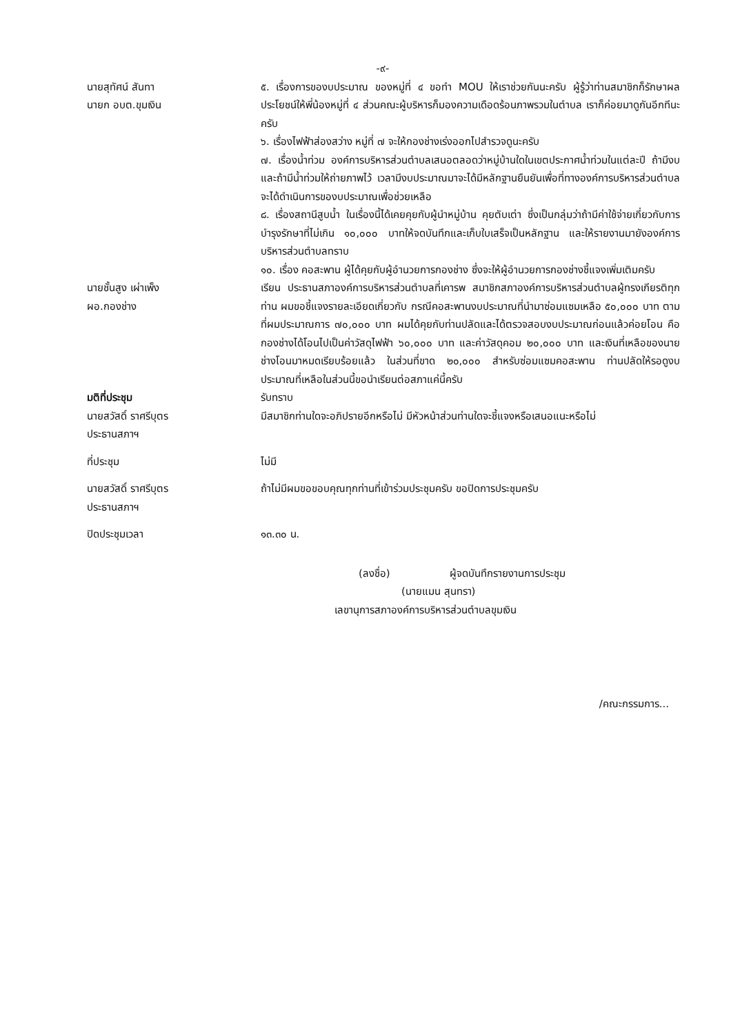-๙-
นายสุทัศน์ สันทา
นายก อบต.ขุมเงิน
๕. เรื่องการของบประมาณ ของหมู่ที่ ๔ ขอทำ MOU ให้เราช่วยกันนะครับ ผู้รู้ว่าท่านสมาชิกก็รักษาผลประโยชน์ให้พี่น้องหมู่ที่ ๔ ส่วนคณะผู้บริหารก็มองความเดือดร้อนภาพรวมในตำบล เราก็ค่อยมาดูกันอีกทีนะครับ
๖. เรื่องไฟฟ้าส่องสว่าง หมู่ที่ ๗ จะให้กองช่างเร่งออกไปสำรวจดูนะครับ
๗. เรื่องน้ำท่วม องค์การบริหารส่วนตำบลเสนอตลอดว่าหมู่บ้านใดในเขตประกาศน้ำท่วมในแต่ละปี ถ้ามีงบและถ้ามีน้ำท่วมให้ถ่ายภาพไว้ เวลามีงบประมาณมาจะได้มีหลักฐานยืนยันเพื่อที่ทางองค์การบริหารส่วนตำบลจะได้ดำเนินการของบประมาณเพื่อช่วยเหลือ
๘. เรื่องสถานีสูบน้ำ ในเรื่องนี้ได้เคยคุยกับผู้นำหมู่บ้าน คุยตับเต่า ซึ่งเป็นกลุ่มว่าถ้ามีค่าใช้จ่ายเกี่ยวกับการบำรุงรักษาที่ไม่เกิน ๑๐,๐๐๐ บาทให้จดบันทึกและเก็บใบเสร็จเป็นหลักฐาน และให้รายงานมายังองค์การบริหารส่วนตำบลทราบ
๑๐. เรื่อง คอสะพาน ผู้ได้คุยกับผู้อำนวยการกองช่าง ซึ่งจะให้ผู้อำนวยการกองช่างชี้แจงเพิ่มเติมครับ
นายชั้นสูง เผ่าเพ็ง
ผอ.กองช่าง
เรียน ประธานสภาองค์การบริหารส่วนตำบลที่เคารพ สมาชิกสภาองค์การบริหารส่วนตำบลผู้ทรงเกียรติทุกท่าน ผมขอชี้แจงรายละเอียดเกี่ยวกับ กรณีคอสะพานงบประมาณที่นำมาซ่อมแซมเหลือ ๕๐,๐๐๐ บาท ตามที่ผมประมาณการ ๗๐,๐๐๐ บาท ผมได้คุยกับท่านปลัดและได้ตรวจสอบงบประมาณก่อนแล้วค่อยโอน คือกองช่างได้โอนไปเป็นค่าวัสดุไฟฟ้า ๖๐,๐๐๐ บาท และค่าวัสดุคอม ๒๐,๐๐๐ บาท และเงินที่เหลือของนายช่างโอนมาหมดเรียบร้อยแล้ว ในส่วนที่ขาด ๒๐,๐๐๐ สำหรับซ่อมแซมคอสะพาน ท่านปลัดให้รอดูงบประมาณที่เหลือในส่วนนี้ขอนำเรียนต่อสภาแค่นี้ครับ
มติที่ประชุม รับทราบ
นายสวัสดิ์ ราศรีบุตร
ประธานสภาฯ
มีสมาชิกท่านใดจะอภิปรายอีกหรือไม่ มีหัวหน้าส่วนท่านใดจะชี้แจงหรือเสนอแนะหรือไม่
ที่ประชุม ไม่มี
นายสวัสดิ์ ราศรีบุตร
ประธานสภาฯ
ถ้าไม่มีผมขอขอบคุณทุกท่านที่เข้าร่วมประชุมครับ ขอปิดการประชุมครับ
ปิดประชุมเวลา ๑๓.๓๐ น.
(ลงชื่อ) ผู้จดบันทึกรายงานการประชุม
(นายแมน สุนทรา)
เลขานุการสภาองค์การบริหารส่วนตำบลขุมเงิน
/คณะกรรมการ...